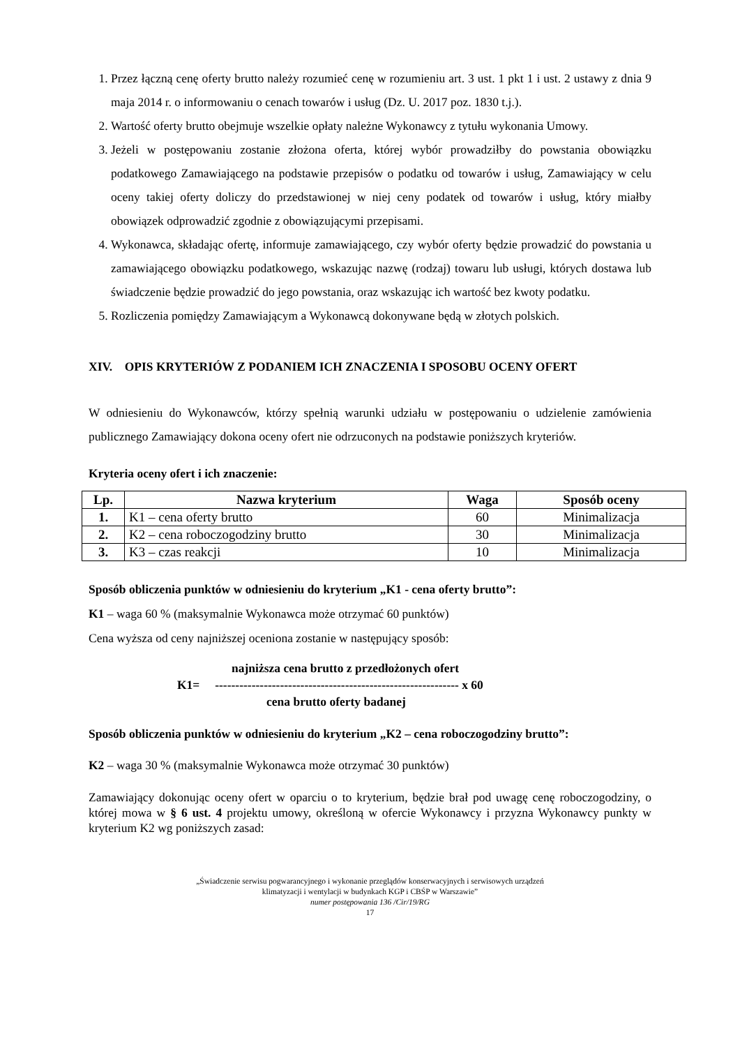1. Przez łączną cenę oferty brutto należy rozumieć cenę w rozumieniu art. 3 ust. 1 pkt 1 i ust. 2 ustawy z dnia 9 maja 2014 r. o informowaniu o cenach towarów i usług (Dz. U. 2017 poz. 1830 t.j.).
2. Wartość oferty brutto obejmuje wszelkie opłaty należne Wykonawcy z tytułu wykonania Umowy.
3. Jeżeli w postępowaniu zostanie złożona oferta, której wybór prowadziłby do powstania obowiązku podatkowego Zamawiającego na podstawie przepisów o podatku od towarów i usług, Zamawiający w celu oceny takiej oferty doliczy do przedstawionej w niej ceny podatek od towarów i usług, który miałby obowiązek odprowadzić zgodnie z obowiązującymi przepisami.
4. Wykonawca, składając ofertę, informuje zamawiającego, czy wybór oferty będzie prowadzić do powstania u zamawiającego obowiązku podatkowego, wskazując nazwę (rodzaj) towaru lub usługi, których dostawa lub świadczenie będzie prowadzić do jego powstania, oraz wskazując ich wartość bez kwoty podatku.
5. Rozliczenia pomiędzy Zamawiającym a Wykonawcą dokonywane będą w złotych polskich.
XIV. OPIS KRYTERIÓW Z PODANIEM ICH ZNACZENIA I SPOSOBU OCENY OFERT
W odniesieniu do Wykonawców, którzy spełnią warunki udziału w postępowaniu o udzielenie zamówienia publicznego Zamawiający dokona oceny ofert nie odrzuconych na podstawie poniższych kryteriów.
Kryteria oceny ofert i ich znaczenie:
| Lp. | Nazwa kryterium | Waga | Sposób oceny |
| --- | --- | --- | --- |
| 1. | K1 – cena oferty brutto | 60 | Minimalizacja |
| 2. | K2 – cena roboczogodziny brutto | 30 | Minimalizacja |
| 3. | K3 – czas reakcji | 10 | Minimalizacja |
Sposób obliczenia punktów w odniesieniu do kryterium „K1 - cena oferty brutto”:
K1 – waga 60 % (maksymalnie Wykonawca może otrzymać 60 punktów)
Cena wyższa od ceny najniższej oceniona zostanie w następujący sposób:
najniższa cena brutto z przedłożonych ofert
K1= ------------------------------------------------------------ x 60
cena brutto oferty badanej
Sposób obliczenia punktów w odniesieniu do kryterium „K2 – cena roboczogodziny brutto”:
K2 – waga 30 % (maksymalnie Wykonawca może otrzymać 30 punktów)
Zamawiający dokonując oceny ofert w oparciu o to kryterium, będzie brał pod uwagę cenę roboczogodziny, o której mowa w § 6 ust. 4 projektu umowy, określoną w ofercie Wykonawcy i przyzna Wykonawcy punkty w kryterium K2 wg poniższych zasad:
„Świadczenie serwisu pogwarancyjnego i wykonanie przeglądów konserwacyjnych i serwisowych urządzeń
klimatyzacji i wentylacji w budynkach KGP i CBŚP w Warszawie”
numer postępowania 136 /Cir/19/RG
17